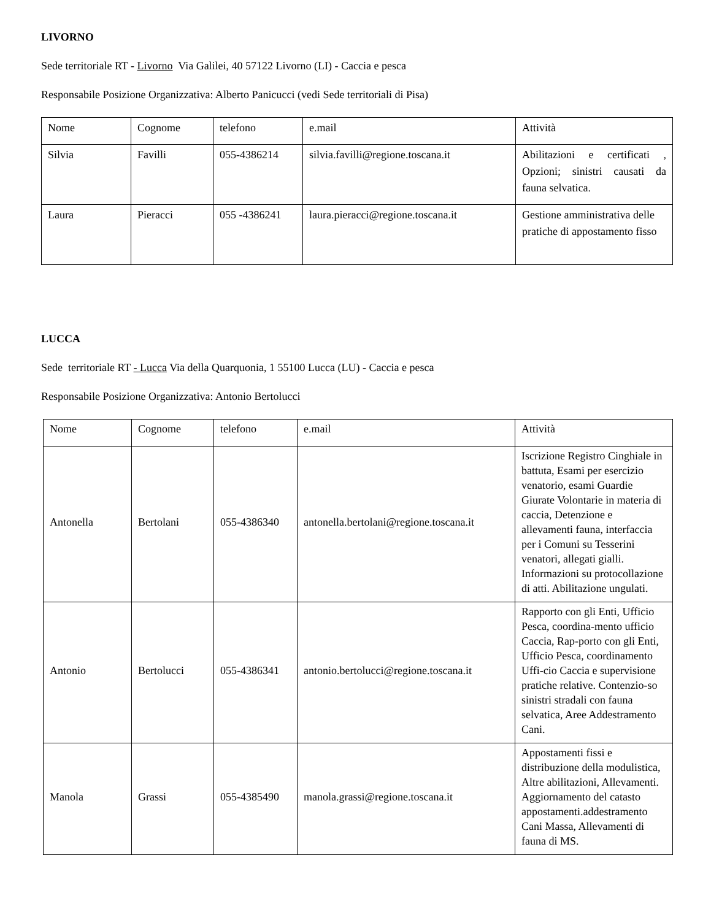LIVORNO
Sede territoriale RT - Livorno Via Galilei, 40 57122 Livorno (LI) - Caccia e pesca
Responsabile Posizione Organizzativa: Alberto Panicucci (vedi Sede territoriali di Pisa)
| Nome | Cognome | telefono | e.mail | Attività |
| Silvia | Favilli | 055-4386214 | silvia.favilli@regione.toscana.it | Abilitazioni e certificati , Opzioni; sinistri causati da fauna selvatica. |
| Laura | Pieracci | 055 -4386241 | laura.pieracci@regione.toscana.it | Gestione amministrativa delle pratiche di appostamento fisso |
LUCCA
Sede territoriale RT - Lucca Via della Quarquonia, 1 55100 Lucca (LU) - Caccia e pesca
Responsabile Posizione Organizzativa: Antonio Bertolucci
| Nome | Cognome | telefono | e.mail | Attività |
| Antonella | Bertolani | 055-4386340 | antonella.bertolani@regione.toscana.it | Iscrizione Registro Cinghiale in battuta, Esami per esercizio venatorio, esami Guardie Giurate Volontarie in materia di caccia, Detenzione e allevamenti fauna, interfaccia per i Comuni su Tesserini venatori, allegati gialli. Informazioni su protocollazione di atti. Abilitazione ungulati. |
| Antonio | Bertolucci | 055-4386341 | antonio.bertolucci@regione.toscana.it | Rapporto con gli Enti, Ufficio Pesca, coordina-mento ufficio Caccia, Rap-porto con gli Enti, Ufficio Pesca, coordinamento Uffi-cio Caccia e supervisione pratiche relative. Contenzio-so sinistri stradali con fauna selvatica, Aree Addestramento Cani. |
| Manola | Grassi | 055-4385490 | manola.grassi@regione.toscana.it | Appostamenti fissi e distribuzione della modulistica, Altre abilitazioni, Allevamenti. Aggiornamento del catasto appostamenti.addestramento Cani Massa, Allevamenti di fauna di MS. |